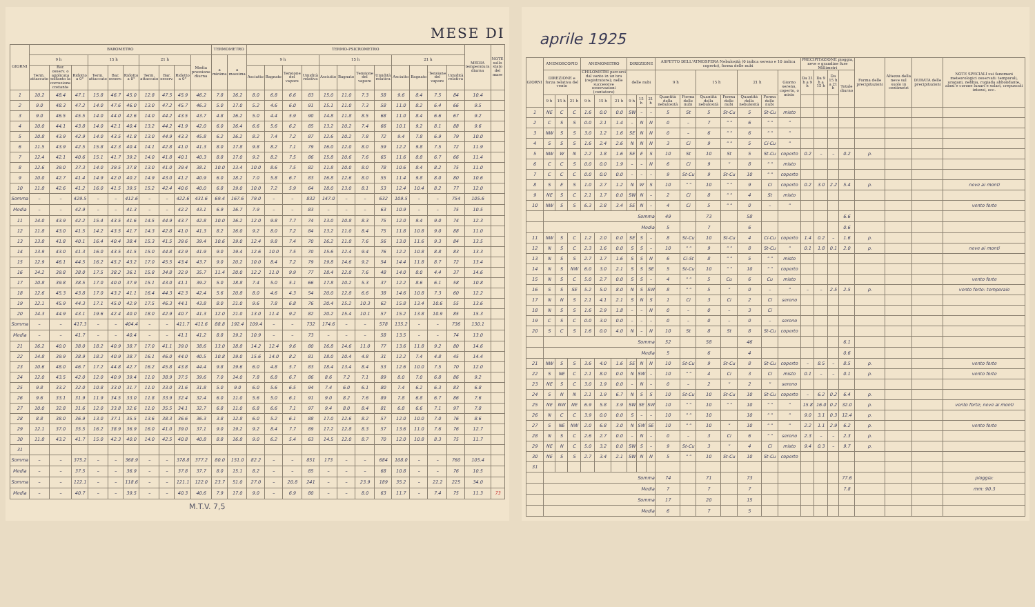MESE DI
| GIORNI | BAROMETRO | | | | | | | | | | TERMOMETRO | | TERMO-PSICROMETRO | | | | | | | | | | | | MEDIA temperatura diurna | NOTE sullo stato del mare |
| --- | --- | --- | --- | --- | --- | --- | --- | --- | --- | --- | --- | --- | --- | --- | --- | --- | --- | --- | --- | --- | --- | --- | --- | --- | --- | --- |
| | 9 h | | | 15 h | | | 21 h | | | Media pressione diurna | a minima | a massima | 9 h | | | | 15 h | | | | 21 h | | | | | |
| | Term. attaccato | Bar. osserv. o applicata soltanto la correzione costante | Ridotto a 0° | Term. attaccato | Bar. osserv. | Ridotto a 0° | Term. attaccato | Bar. osserv. | Ridotto a 0° | | | | Asciutto | Bagnato | Tensione del vapore | Umidità relativa | Asciutto | Bagnato | Tensione del vapore | Umidità relativa | Asciutto | Bagnato | Tensione del vapore | Umidità relativa | | |
| 1 | 10.2 | 48.4 | 47.1 | 15.8 | 46.7 | 45.0 | 12.8 | 47.5 | 45.9 | 46.2 | 7.8 | 16.2 | 8.0 | 6.8 | 6.6 | 83 | 15.0 | 11.0 | 7.3 | 58 | 9.6 | 8.4 | 7.5 | 84 | 10.4 | |
| 2 | 9.0 | 48.3 | 47.2 | 14.0 | 47.6 | 46.0 | 13.0 | 47.2 | 45.7 | 46.3 | 5.0 | 17.0 | 5.2 | 4.6 | 6.0 | 91 | 15.1 | 11.0 | 7.3 | 58 | 11.0 | 8.2 | 6.4 | 66 | 9.5 | |
| 3 | 9.0 | 46.5 | 45.5 | 14.0 | 44.0 | 42.6 | 14.0 | 44.2 | 43.5 | 43.7 | 4.8 | 16.2 | 5.0 | 4.4 | 5.9 | 90 | 14.8 | 11.8 | 8.5 | 68 | 11.0 | 8.4 | 6.6 | 67 | 9.2 | |
| 4 | 10.0 | 44.1 | 43.8 | 14.0 | 42.1 | 40.4 | 13.2 | 44.2 | 41.9 | 42.0 | 6.0 | 16.4 | 6.6 | 5.6 | 6.2 | 85 | 13.2 | 10.2 | 7.4 | 66 | 10.1 | 9.2 | 8.1 | 88 | 9.6 | |
| 5 | 10.8 | 43.9 | 42.9 | 14.0 | 43.5 | 41.8 | 13.0 | 44.9 | 43.3 | 45.8 | 6.2 | 16.2 | 8.2 | 7.4 | 7.2 | 87 | 12.6 | 10.2 | 7.8 | 72 | 9.4 | 7.8 | 6.9 | 79 | 10.0 | |
| 6 | 11.5 | 43.9 | 42.5 | 15.8 | 42.3 | 40.4 | 14.1 | 42.8 | 41.0 | 41.3 | 8.0 | 17.8 | 9.8 | 8.2 | 7.1 | 79 | 16.0 | 12.0 | 8.0 | 59 | 12.2 | 9.8 | 7.5 | 72 | 11.9 | |
| 7 | 12.4 | 42.1 | 40.6 | 15.1 | 41.7 | 39.2 | 14.0 | 41.8 | 40.1 | 40.3 | 8.8 | 17.0 | 9.2 | 8.2 | 7.5 | 86 | 15.8 | 10.6 | 7.6 | 65 | 11.6 | 8.8 | 6.7 | 66 | 11.4 | |
| 8 | 12.6 | 39.0 | 37.3 | 14.0 | 39.5 | 37.8 | 13.0 | 41.0 | 39.4 | 38.1 | 10.0 | 13.4 | 10.0 | 8.6 | 7.5 | 82 | 11.8 | 10.0 | 8.0 | 78 | 10.6 | 8.4 | 8.2 | 75 | 11.0 | |
| 9 | 10.0 | 42.7 | 41.4 | 14.9 | 42.0 | 40.2 | 14.9 | 43.0 | 41.2 | 40.9 | 6.0 | 18.2 | 7.0 | 5.8 | 6.7 | 83 | 16.8 | 12.6 | 8.0 | 55 | 11.4 | 9.8 | 8.0 | 80 | 10.6 | |
| 10 | 11.8 | 42.6 | 41.2 | 16.0 | 41.5 | 39.5 | 15.2 | 42.4 | 40.6 | 40.0 | 6.8 | 19.0 | 10.0 | 7.2 | 5.9 | 64 | 18.0 | 13.0 | 8.1 | 53 | 12.4 | 10.4 | 8.2 | 77 | 12.0 | |
| Somma | – | – | 429.5 | – | – | 412.6 | – | – | 422.6 | 431.6 | 69.4 | 167.6 | 79.0 | – | – | 832 | 147.0 | – | – | 632 | 109.5 | – | – | 754 | 105.6 | |
| Media | – | – | 42.9 | – | – | 41.3 | – | – | 42.2 | 43.1 | 6.9 | 16.7 | 7.9 | – | – | 83 | – | – | – | 63 | 10.9 | – | – | 75 | 10.5 | |
| 11 | 14.0 | 43.9 | 42.2 | 15.4 | 43.5 | 41.6 | 14.5 | 44.9 | 43.7 | 42.8 | 10.0 | 16.2 | 12.0 | 9.8 | 7.7 | 74 | 13.0 | 10.8 | 8.3 | 75 | 12.0 | 9.4 | 9.0 | 74 | 12.3 | |
| 12 | 11.8 | 43.0 | 41.5 | 14.2 | 43.5 | 41.7 | 14.3 | 42.8 | 41.0 | 41.3 | 8.2 | 16.0 | 9.2 | 8.0 | 7.2 | 84 | 13.2 | 11.0 | 8.4 | 75 | 11.8 | 10.8 | 9.0 | 88 | 11.0 | |
| 13 | 13.8 | 41.8 | 40.1 | 16.4 | 40.4 | 38.4 | 15.3 | 41.5 | 39.6 | 39.4 | 10.6 | 19.0 | 12.4 | 9.8 | 7.4 | 70 | 16.2 | 11.8 | 7.6 | 56 | 13.0 | 11.6 | 9.3 | 84 | 13.5 | |
| 14 | 13.9 | 43.0 | 41.3 | 16.0 | 43.5 | 41.5 | 15.0 | 44.8 | 42.9 | 41.9 | 9.0 | 19.4 | 12.6 | 10.0 | 7.5 | 70 | 15.6 | 12.4 | 9.4 | 76 | 12.2 | 10.8 | 8.8 | 83 | 13.3 | |
| 15 | 12.9 | 46.1 | 44.5 | 16.2 | 45.2 | 43.2 | 17.0 | 45.5 | 43.4 | 43.7 | 9.0 | 20.2 | 10.0 | 8.4 | 7.2 | 79 | 19.8 | 14.6 | 9.2 | 54 | 14.4 | 11.8 | 8.7 | 72 | 13.4 | |
| 16 | 14.2 | 39.8 | 38.0 | 17.5 | 38.2 | 36.1 | 15.8 | 34.8 | 32.9 | 35.7 | 11.4 | 20.0 | 12.2 | 11.0 | 9.9 | 77 | 18.4 | 12.8 | 7.6 | 48 | 14.0 | 8.0 | 4.4 | 37 | 14.6 | |
| 17 | 10.8 | 39.8 | 38.5 | 17.0 | 40.0 | 37.9 | 15.1 | 43.0 | 41.1 | 39.2 | 5.0 | 18.8 | 7.4 | 5.0 | 5.1 | 66 | 17.8 | 10.2 | 5.3 | 37 | 12.2 | 8.6 | 6.1 | 58 | 10.8 | |
| 18 | 12.6 | 45.3 | 43.8 | 17.0 | 43.2 | 41.1 | 16.4 | 44.3 | 42.3 | 42.4 | 5.6 | 20.8 | 8.0 | 4.6 | 4.3 | 54 | 20.0 | 12.8 | 6.6 | 38 | 14.6 | 10.8 | 7.3 | 60 | 12.2 | |
| 19 | 12.1 | 45.9 | 44.3 | 17.1 | 45.0 | 42.9 | 17.5 | 46.3 | 44.1 | 43.8 | 8.0 | 21.0 | 9.6 | 7.8 | 6.8 | 76 | 20.4 | 15.2 | 10.3 | 62 | 15.8 | 13.4 | 10.6 | 55 | 13.6 | |
| 20 | 14.3 | 44.9 | 43.1 | 19.6 | 42.4 | 40.0 | 18.0 | 42.9 | 40.7 | 41.3 | 12.0 | 21.0 | 13.0 | 11.4 | 9.2 | 82 | 20.2 | 15.4 | 10.1 | 57 | 15.2 | 13.8 | 10.9 | 85 | 15.3 | |
| Somma | – | – | 417.3 | – | – | 404.4 | – | – | 411.7 | 411.6 | 88.8 | 192.4 | 109.4 | – | – | 732 | 174.6 | – | – | 578 | 135.2 | – | – | 736 | 130.1 | |
| Media | – | – | 41.7 | – | – | 40.4 | – | – | 41.1 | 41.2 | 8.8 | 19.2 | 10.9 | – | – | 73 | – | – | – | 58 | 13.5 | – | – | 74 | 13.0 | |
| 21 | 16.2 | 40.0 | 38.0 | 18.2 | 40.9 | 38.7 | 17.0 | 41.1 | 39.0 | 38.6 | 13.0 | 18.8 | 14.2 | 12.4 | 9.6 | 80 | 16.8 | 14.6 | 11.0 | 77 | 13.6 | 11.8 | 9.2 | 80 | 14.6 | |
| 22 | 14.8 | 39.9 | 38.9 | 18.2 | 40.9 | 38.7 | 16.1 | 46.0 | 44.0 | 40.5 | 10.8 | 19.0 | 15.6 | 14.0 | 8.2 | 81 | 18.0 | 10.4 | 4.8 | 31 | 12.2 | 7.4 | 4.8 | 45 | 14.4 | |
| 23 | 10.6 | 48.0 | 46.7 | 17.2 | 44.8 | 42.7 | 16.2 | 45.8 | 43.8 | 44.4 | 9.8 | 19.6 | 6.0 | 4.8 | 5.7 | 83 | 18.4 | 13.4 | 8.4 | 53 | 12.6 | 10.0 | 7.5 | 70 | 12.0 | |
| 24 | 12.0 | 43.5 | 42.0 | 12.0 | 40.9 | 39.4 | 11.0 | 38.9 | 37.5 | 39.6 | 7.0 | 14.0 | 7.8 | 6.8 | 6.7 | 86 | 8.6 | 7.2 | 7.1 | 89 | 8.0 | 7.0 | 6.8 | 86 | 9.2 | |
| 25 | 9.8 | 33.2 | 32.0 | 10.8 | 33.0 | 31.7 | 11.0 | 33.0 | 31.6 | 31.8 | 5.0 | 9.0 | 6.0 | 5.6 | 6.5 | 94 | 7.4 | 6.0 | 6.1 | 80 | 7.4 | 6.2 | 6.3 | 83 | 6.8 | |
| 26 | 9.6 | 33.1 | 31.9 | 11.9 | 34.5 | 33.0 | 11.8 | 33.9 | 32.4 | 32.4 | 6.0 | 11.0 | 5.6 | 5.0 | 6.1 | 91 | 9.0 | 8.2 | 7.6 | 89 | 7.8 | 6.8 | 6.7 | 86 | 7.6 | |
| 27 | 10.0 | 32.8 | 31.6 | 12.0 | 33.8 | 32.6 | 11.0 | 35.5 | 34.1 | 32.7 | 6.8 | 11.0 | 6.8 | 6.6 | 7.1 | 97 | 9.4 | 8.0 | 8.4 | 81 | 6.8 | 6.6 | 7.1 | 97 | 7.8 | |
| 28 | 8.8 | 38.0 | 36.9 | 13.0 | 37.1 | 35.5 | 13.6 | 38.3 | 36.6 | 36.3 | 3.8 | 12.8 | 6.0 | 5.2 | 6.1 | 88 | 17.0 | 12.6 | 8.2 | 57 | 12.0 | 10.0 | 7.0 | 76 | 8.6 | |
| 29 | 12.1 | 37.0 | 35.5 | 16.2 | 38.9 | 36.9 | 16.0 | 41.0 | 39.0 | 37.1 | 9.0 | 19.2 | 9.2 | 8.4 | 7.7 | 89 | 17.2 | 12.8 | 8.3 | 57 | 13.6 | 11.0 | 7.6 | 76 | 12.7 | |
| 30 | 11.8 | 43.2 | 41.7 | 15.0 | 42.3 | 40.0 | 14.0 | 42.5 | 40.8 | 40.8 | 8.8 | 16.8 | 9.0 | 6.2 | 5.4 | 63 | 14.5 | 12.0 | 8.7 | 70 | 12.0 | 10.8 | 8.3 | 75 | 11.7 | |
| 31 | | | | | | | | | | | | | | | | | | | | | | | | | | |
| Somma | – | – | 375.2 | – | – | 368.9 | – | – | 378.8 | 377.2 | 80.0 | 151.0 | 82.2 | – | – | 851 | 173 | – | – | 684 | 108.0 | – | – | 760 | 105.4 | |
| Media | – | – | 37.5 | – | – | 36.9 | – | – | 37.8 | 37.7 | 8.0 | 15.1 | 8.2 | – | – | 85 | – | – | – | 68 | 10.8 | – | – | 76 | 10.5 | |
| Somma | – | – | 122.1 | – | – | 118.6 | – | – | 121.1 | 122.0 | 23.7 | 51.0 | 27.0 | – | 20.8 | 241 | – | – | 23.9 | 189 | 35.2 | – | 22.2 | 225 | 34.0 | |
| Media | – | – | 40.7 | – | – | 39.5 | – | – | 40.3 | 40.6 | 7.9 | 17.0 | 9.0 | – | 6.9 | 80 | – | – | 8.0 | 63 | 11.7 | – | 7.4 | 75 | 11.3 | 73 |
M.T.V. 7,5
aprile 1925
| GIORNI | ANEMOSCOPIO | | | ANEMOMETRO | | | DIREZIONE | | | ASPETTO DELL'ATMOSFERA Nebulosità (0 indica sereno e 10 indica coperto), forma delle nubi | | | | | | | PRECIPITAZIONE pioggia, neve e grandine fuse Millimetri | | | | Forma delle precipitazioni | Altezza della neve sul suolo in centimetri | DURATA delle precipitazioni | NOTE SPECIALI sui fenomeni meteorologici osservati: temporali, uragani, nebbia, rugiada abbondante, aloni e corone lunari e solari, crepuscoli intensi, ecc. |
| --- | --- | --- | --- | --- | --- | --- | --- | --- | --- | --- | --- | --- | --- | --- | --- | --- | --- | --- | --- | --- | --- | --- | --- | --- |
| | DIREZIONE e forza relativa del vento | | | CHILOMETRI percorsi dal vento in un'ora (registratore); nelle successive osservazioni (contatore) | | | delle nubi | | | 9 h | | 15 h | | 21 h | | Giorno sereno, coperto, o misto | Da 21 h a 9 h | Da 9 h a 15 h | Da 15 h a 21 h | Totale diurno | | | | |
| | 9 h | 15 h | 21 h | 9 h | 15 h | 21 h | 9 h | 15 h | 21 h | Quantità della nebulosità | Forma delle nubi | Quantità della nebulosità | Forma delle nubi | Quantità della nebulosità | Forma delle nubi | | | | | | | | | |
| 1 | NE | C | C | 1.6 | 0.0 | 0.0 | SW | – | – | 5 | St | 5 | St-Cu | 5 | St-Cu | misto | | | | | | | | |
| 2 | C | S | S | 0.0 | 2.1 | 1.4 | – | N | N | 0 | – | 7 | " " | 6 | " " | " | | | | | | | | |
| 3 | NW | S | S | 3.0 | 1.2 | 1.6 | SE | N | N | 0 | – | 6 | " " | 6 | " " | " | | | | | | | | |
| 4 | S | S | S | 1.6 | 2.4 | 2.6 | N | N | N | 3 | Ci | 9 | " " | 5 | Ci-Cu | " | | | | | | | | |
| 5 | NW | W | N | 2.2 | 1.8 | 1.6 | SE | E | S | 10 | St | 10 | St | 5 | St-Cu | coperto | 0.2 | – | – | 0.2 | p. | | | |
| 6 | C | C | S | 0.0 | 0.0 | 1.9 | – | – | N | 6 | Ci | 9 | " | 8 | " " | misto | | | | | | | | |
| 7 | C | C | C | 0.0 | 0.0 | 0.0 | – | – | – | 9 | St-Cu | 9 | St-Cu | 10 | " " | coperto | | | | | | | | |
| 8 | S | E | S | 1.0 | 2.7 | 1.2 | N | W | S | 10 | " " | 10 | " " | 9 | Ci | coperto | 0.2 | 3.0 | 2.2 | 5.4 | p. | | | neve ai monti |
| 9 | NE | S | C | 2.1 | 1.7 | 0.0 | SW | N | – | 2 | Ci | 8 | " " | 4 | St | misto | | | | | | | | |
| 10 | NW | S | S | 6.3 | 2.8 | 3.4 | SE | N | – | 4 | Ci | 5 | " " | 0 | – | " | | | | | | | | vento forte |
| | Somma | | | | | | | | | 49 | | 73 | | 58 | | | | | | 6.6 | | | | |
| | Media | | | | | | | | | 5 | | 7 | | 6 | | | | | | 0.6 | | | | |
| 11 | NW | S | C | 1.2 | 2.0 | 0.0 | SE | S | – | 8 | St-Cu | 10 | St-Cu | 4 | Ci-Cu | coperto | 1.4 | 0.2 | – | 1.6 | p. | | | |
| 12 | N | S | C | 2.3 | 1.6 | 0.0 | S | S | – | 10 | " " | 9 | " " | 8 | St-Cu | " | 0.1 | 1.8 | 0.1 | 2.0 | p. | | | neve ai monti |
| 13 | N | S | S | 2.7 | 1.7 | 1.6 | S | S | N | 6 | Ci-St | 8 | " " | 5 | " " | misto | | | | | | | | |
| 14 | N | S | NW | 6.0 | 3.0 | 2.1 | S | S | SE | 5 | St-Cu | 10 | " " | 10 | " " | coperto | | | | | | | | |
| 15 | N | S | C | 5.0 | 2.7 | 0.0 | S | S | – | 4 | " " | 5 | Cu | 6 | Cu | misto | | | | | | | | vento forte |
| 16 | S | S | SE | 5.2 | 5.0 | 8.0 | N | S | SW | 8 | " " | 5 | " | 0 | – | " | – | – | 2.5 | 2.5 | p. | | | vento forte: temporale |
| 17 | N | N | S | 2.1 | 4.1 | 2.1 | S | N | S | 1 | Ci | 3 | Ci | 2 | Ci | sereno | | | | | | | | |
| 18 | N | S | S | 1.6 | 2.9 | 1.8 | – | – | N | 0 | – | 0 | – | 3 | Ci | | | | | | | | | |
| 19 | C | S | C | 0.0 | 3.0 | 0.0 | – | – | – | 0 | – | 0 | – | 0 | – | sereno | | | | | | | | |
| 20 | S | C | S | 1.6 | 0.0 | 4.0 | N | – | N | 10 | St | 8 | St | 8 | St-Cu | coperto | | | | | | | | |
| | Somma | | | | | | | | | 52 | | 58 | | 46 | | | | | | 6.1 | | | | |
| | Media | | | | | | | | | 5 | | 6 | | 4 | | | | | | 0.6 | | | | |
| 21 | NW | S | S | 3.6 | 4.0 | 1.6 | SE | N | N | 10 | St-Cu | 9 | St-Cu | 8 | St-Cu | coperto | – | 8.5 | – | 8.5 | p. | | | vento forte |
| 22 | S | NE | C | 2.1 | 8.0 | 0.0 | N | SW | – | 10 | " " | 4 | Ci | 3 | Ci | misto | 0.1 | – | – | 0.1 | p. | | | vento forte |
| 23 | NE | S | C | 3.0 | 1.9 | 0.0 | – | N | – | 0 | – | 2 | " | 2 | " | sereno | | | | | | | | |
| 24 | S | N | N | 2.1 | 1.9 | 6.7 | N | S | S | 10 | St-Cu | 10 | St-Cu | 10 | St-Cu | coperto | – | 6.2 | 0.2 | 6.4 | p. | | | |
| 25 | NE | NW | NE | 6.9 | 5.8 | 3.9 | SW | SE | SW | 10 | " " | 10 | " " | 10 | " " | " | 15.8 | 16.0 | 0.2 | 32.0 | p. | | | vento forte; neve ai monti |
| 26 | N | C | C | 3.9 | 0.0 | 0.0 | S | – | – | 10 | " " | 10 | | 10 | " " | " | 9.0 | 3.1 | 0.3 | 12.4 | p. | | | |
| 27 | S | NE | NW | 2.0 | 6.8 | 3.0 | N | SW | SE | 10 | " " | 10 | " | 10 | " " | " | 2.2 | 1.1 | 2.9 | 6.2 | p. | | | vento forte |
| 28 | N | S | C | 2.6 | 2.7 | 0.0 | – | N | – | 0 | – | 3 | Ci | 6 | " " | sereno | 2.3 | – | – | 2.3 | p. | | | |
| 29 | NE | N | C | 5.0 | 3.2 | 0.0 | SW | S | – | 9 | St-Cu | 3 | " | 4 | Ci | misto | 9.4 | 0.3 | – | 9.7 | p. | | | |
| 30 | NE | S | S | 2.7 | 3.4 | 2.1 | SW | N | N | 5 | " " | 10 | St-Cu | 10 | St-Cu | coperto | | | | | | | | |
| 31 | | | | | | | | | | | | | | | | | | | | | | | | |
| | Somma | | | | | | | | | 74 | | 71 | | 73 | | | | | | 77.6 | | | | pioggia: |
| | Media | | | | | | | | | 7 | | 7 | | 7 | | | | | | 7.8 | | | | mm: 90.3 |
| | Somma | | | | | | | | | 17 | | 20 | | 15 | | | | | | | | | | |
| | Media | | | | | | | | | 6 | | 7 | | 5 | | | | | | | | | | |